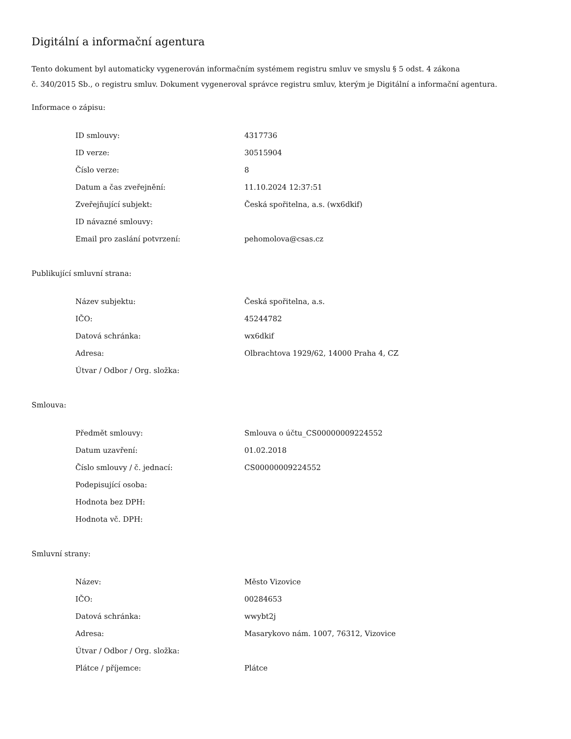Digitální a informační agentura
Tento dokument byl automaticky vygenerován informačním systémem registru smluv ve smyslu § 5 odst. 4 zákona
č. 340/2015 Sb., o registru smluv. Dokument vygeneroval správce registru smluv, kterým je Digitální a informační agentura.
Informace o zápisu:
| ID smlouvy: | 4317736 |
| ID verze: | 30515904 |
| Číslo verze: | 8 |
| Datum a čas zveřejnění: | 11.10.2024 12:37:51 |
| Zveřejňující subjekt: | Česká spořitelna, a.s. (wx6dkif) |
| ID návazné smlouvy: | |
| Email pro zaslání potvrzení: | pehomolova@csas.cz |
Publikující smluvní strana:
| Název subjektu: | Česká spořitelna, a.s. |
| IČO: | 45244782 |
| Datová schránka: | wx6dkif |
| Adresa: | Olbrachtova 1929/62, 14000 Praha 4, CZ |
| Útvar / Odbor / Org. složka: | |
Smlouva:
| Předmět smlouvy: | Smlouva o účtu_CS00000009224552 |
| Datum uzavření: | 01.02.2018 |
| Číslo smlouvy / č. jednací: | CS00000009224552 |
| Podepisující osoba: | |
| Hodnota bez DPH: | |
| Hodnota vč. DPH: | |
Smluvní strany:
| Název: | Město Vizovice |
| IČO: | 00284653 |
| Datová schránka: | wwybt2j |
| Adresa: | Masarykovo nám. 1007, 76312, Vizovice |
| Útvar / Odbor / Org. složka: | |
| Plátce / příjemce: | Plátce |